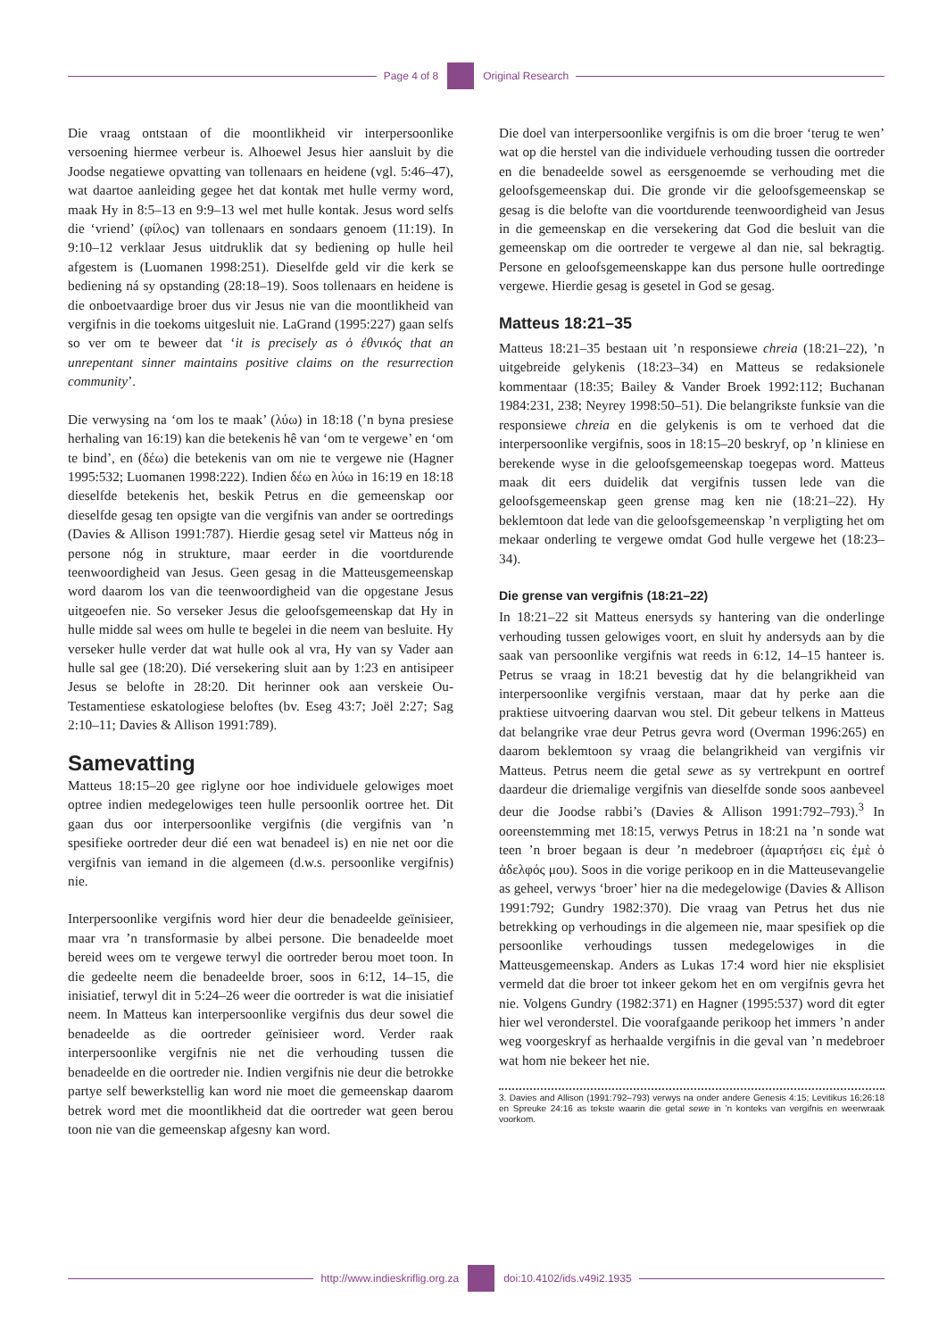Page 4 of 8 Original Research
Die vraag ontstaan of die moontlikheid vir interpersoonlike versoening hiermee verbeur is. Alhoewel Jesus hier aansluit by die Joodse negatiewe opvatting van tollenaars en heidene (vgl. 5:46–47), wat daartoe aanleiding gegee het dat kontak met hulle vermy word, maak Hy in 8:5–13 en 9:9–13 wel met hulle kontak. Jesus word selfs die ‘vriend’ (φίλος) van tollenaars en sondaars genoem (11:19). In 9:10–12 verklaar Jesus uitdruklik dat sy bediening op hulle heil afgestem is (Luomanen 1998:251). Dieselfde geld vir die kerk se bediening ná sy opstanding (28:18–19). Soos tollenaars en heidene is die onboetvaardige broer dus vir Jesus nie van die moontlikheid van vergifnis in die toekoms uitgesluit nie. LaGrand (1995:227) gaan selfs so ver om te beweer dat ‘it is precisely as ὁ ἐθνικός that an unrepentant sinner maintains positive claims on the resurrection community’.
Die verwysing na ‘om los te maak’ (λύω) in 18:18 (’n byna presiese herhaling van 16:19) kan die betekenis hê van ‘om te vergewe’ en ‘om te bind’, en (δέω) die betekenis van om nie te vergewe nie (Hagner 1995:532; Luomanen 1998:222). Indien δέω en λύω in 16:19 en 18:18 dieselfde betekenis het, beskik Petrus en die gemeenskap oor dieselfde gesag ten opsigte van die vergifnis van ander se oortredings (Davies & Allison 1991:787). Hierdie gesag setel vir Matteus nóg in persone nóg in strukture, maar eerder in die voortdurende teenwoordigheid van Jesus. Geen gesag in die Matteusgemeenskap word daarom los van die teenwoordigheid van die opgestane Jesus uitgeoefen nie. So verseker Jesus die geloofsgemeenskap dat Hy in hulle midde sal wees om hulle te begelei in die neem van besluite. Hy verseker hulle verder dat wat hulle ook al vra, Hy van sy Vader aan hulle sal gee (18:20). Dié versekering sluit aan by 1:23 en antisipeer Jesus se belofte in 28:20. Dit herinner ook aan verskeie Ou-Testamentiese eskatologiese beloftes (bv. Eseg 43:7; Joël 2:27; Sag 2:10–11; Davies & Allison 1991:789).
Samevatting
Matteus 18:15–20 gee riglyne oor hoe individuele gelowiges moet optree indien medegelowiges teen hulle persoonlik oortree het. Dit gaan dus oor interpersoonlike vergifnis (die vergifnis van ’n spesifieke oortreder deur dié een wat benadeel is) en nie net oor die vergifnis van iemand in die algemeen (d.w.s. persoonlike vergifnis) nie.
Interpersoonlike vergifnis word hier deur die benadeelde geïnisieer, maar vra ’n transformasie by albei persone. Die benadeelde moet bereid wees om te vergewe terwyl die oortreder berou moet toon. In die gedeelte neem die benadeelde broer, soos in 6:12, 14–15, die inisiatief, terwyl dit in 5:24–26 weer die oortreder is wat die inisiatief neem. In Matteus kan interpersoonlike vergifnis dus deur sowel die benadeelde as die oortreder geïnisieer word. Verder raak interpersoonlike vergifnis nie net die verhouding tussen die benadeelde en die oortreder nie. Indien vergifnis nie deur die betrokke partye self bewerkstellig kan word nie moet die gemeenskap daarom betrek word met die moontlikheid dat die oortreder wat geen berou toon nie van die gemeenskap afgesny kan word.
Die doel van interpersoonlike vergifnis is om die broer ‘terug te wen’ wat op die herstel van die individuele verhouding tussen die oortreder en die benadeelde sowel as eersgenoemde se verhouding met die geloofsgemeenskap dui. Die gronde vir die geloofsgemeenskap se gesag is die belofte van die voortdurende teenwoordigheid van Jesus in die gemeenskap en die versekering dat God die besluit van die gemeenskap om die oortreder te vergewe al dan nie, sal bekragtig. Persone en geloofsgemeenskappe kan dus persone hulle oortredinge vergewe. Hierdie gesag is gesetel in God se gesag.
Matteus 18:21–35
Matteus 18:21–35 bestaan uit ’n responsiewe chreia (18:21–22), ’n uitgebreide gelykenis (18:23–34) en Matteus se redaksionele kommentaar (18:35; Bailey & Vander Broek 1992:112; Buchanan 1984:231, 238; Neyrey 1998:50–51). Die belangrikste funksie van die responsiewe chreia en die gelykenis is om te verhoed dat die interpersoonlike vergifnis, soos in 18:15–20 beskryf, op ’n kliniese en berekende wyse in die geloofsgemeenskap toegepas word. Matteus maak dit eers duidelik dat vergifnis tussen lede van die geloofsgemeenskap geen grense mag ken nie (18:21–22). Hy beklemtoon dat lede van die geloofsgemeenskap ’n verpligting het om mekaar onderling te vergewe omdat God hulle vergewe het (18:23–34).
Die grense van vergifnis (18:21–22)
In 18:21–22 sit Matteus enersyds sy hantering van die onderlinge verhouding tussen gelowiges voort, en sluit hy andersyds aan by die saak van persoonlike vergifnis wat reeds in 6:12, 14–15 hanteer is. Petrus se vraag in 18:21 bevestig dat hy die belangrikheid van interpersoonlike vergifnis verstaan, maar dat hy perke aan die praktiese uitvoering daarvan wou stel. Dit gebeur telkens in Matteus dat belangrike vrae deur Petrus gevra word (Overman 1996:265) en daarom beklemtoon sy vraag die belangrikheid van vergifnis vir Matteus. Petrus neem die getal sewe as sy vertrekpunt en oortref daardeur die driemalige vergifnis van dieselfde sonde soos aanbeveel deur die Joodse rabbi’s (Davies & Allison 1991:792–793).<sup>3</sup> In ooreenstemming met 18:15, verwys Petrus in 18:21 na ’n sonde wat teen ’n broer begaan is deur ’n medebroer (ἁμαρτήσει εἰς ἐμὲ ὁ ἀδελφός μου). Soos in die vorige perikoop en in die Matteusevangelie as geheel, verwys ‘broer’ hier na die medegelowige (Davies & Allison 1991:792; Gundry 1982:370). Die vraag van Petrus het dus nie betrekking op verhoudings in die algemeen nie, maar spesifiek op die persoonlike verhoudings tussen medegelowiges in die Matteusgemeenskap. Anders as Lukas 17:4 word hier nie eksplisiet vermeld dat die broer tot inkeer gekom het en om vergifnis gevra het nie. Volgens Gundry (1982:371) en Hagner (1995:537) word dit egter hier wel veronderstel. Die voorafgaande perikoop het immers ’n ander weg voorgeskryf as herhaalde vergifnis in die geval van ’n medebroer wat hom nie bekeer het nie.
3. Davies and Allison (1991:792–793) verwys na onder andere Genesis 4:15; Levitikus 16;26:18 en Spreuke 24:16 as tekste waarin die getal sewe in ’n konteks van vergifnis en weerwraak voorkom.
http://www.indieskriflig.org.za
doi:10.4102/ids.v49i2.1935